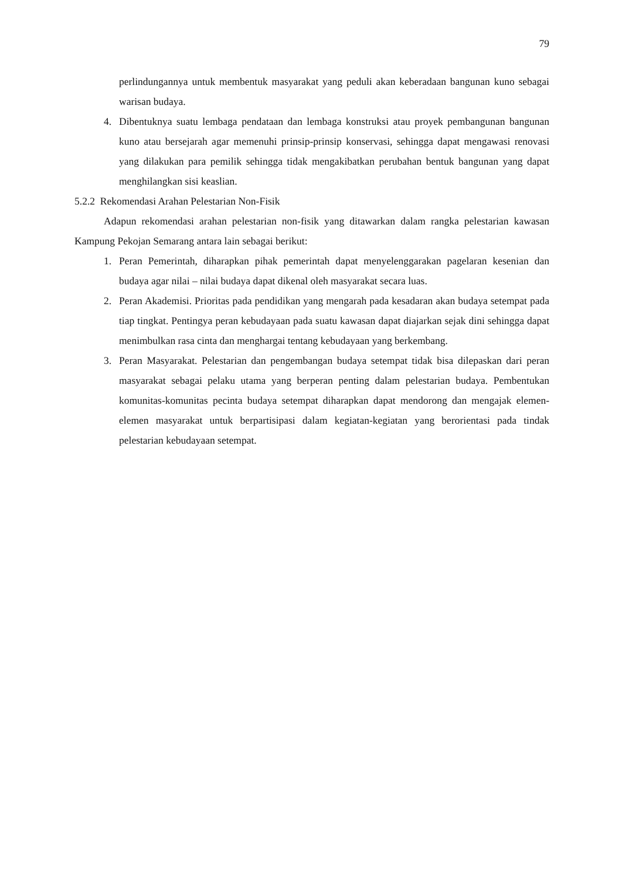79
perlindungannya untuk membentuk masyarakat yang peduli akan keberadaan bangunan kuno sebagai warisan budaya.
4. Dibentuknya suatu lembaga pendataan dan lembaga konstruksi atau proyek pembangunan bangunan kuno atau bersejarah agar memenuhi prinsip-prinsip konservasi, sehingga dapat mengawasi renovasi yang dilakukan para pemilik sehingga tidak mengakibatkan perubahan bentuk bangunan yang dapat menghilangkan sisi keaslian.
5.2.2 Rekomendasi Arahan Pelestarian Non-Fisik
Adapun rekomendasi arahan pelestarian non-fisik yang ditawarkan dalam rangka pelestarian kawasan Kampung Pekojan Semarang antara lain sebagai berikut:
1. Peran Pemerintah, diharapkan pihak pemerintah dapat menyelenggarakan pagelaran kesenian dan budaya agar nilai – nilai budaya dapat dikenal oleh masyarakat secara luas.
2. Peran Akademisi. Prioritas pada pendidikan yang mengarah pada kesadaran akan budaya setempat pada tiap tingkat. Pentingya peran kebudayaan pada suatu kawasan dapat diajarkan sejak dini sehingga dapat menimbulkan rasa cinta dan menghargai tentang kebudayaan yang berkembang.
3. Peran Masyarakat. Pelestarian dan pengembangan budaya setempat tidak bisa dilepaskan dari peran masyarakat sebagai pelaku utama yang berperan penting dalam pelestarian budaya. Pembentukan komunitas-komunitas pecinta budaya setempat diharapkan dapat mendorong dan mengajak elemen-elemen masyarakat untuk berpartisipasi dalam kegiatan-kegiatan yang berorientasi pada tindak pelestarian kebudayaan setempat.